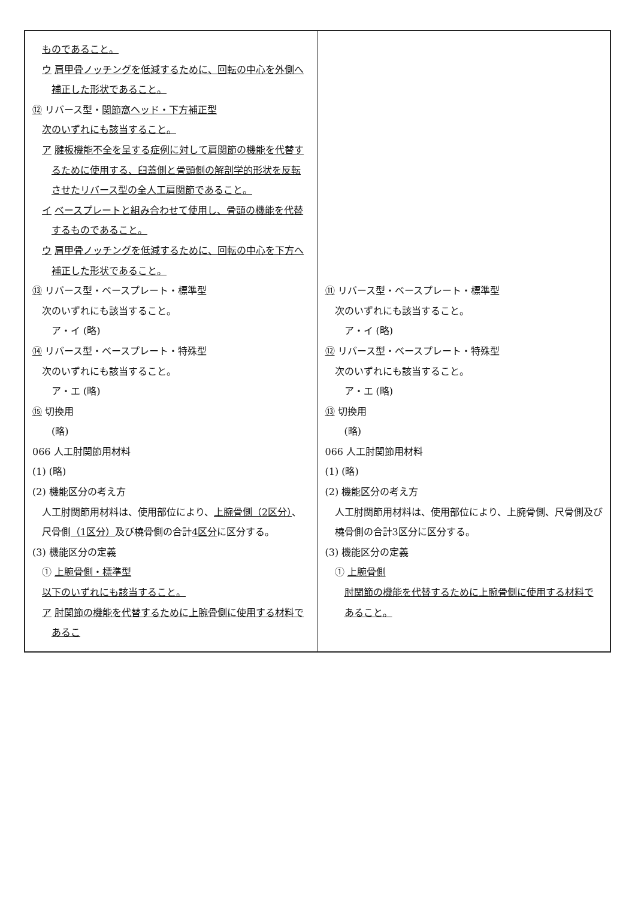| ものであること。 ウ 肩甲骨ノッチングを低減するために、回転の中心を外側へ補正した形状であること。 ⑫ リバース型・ 関節窩ヘッド・下方補正型 次のいずれにも該当すること。 ア 腱板機能不全を呈する症例に対して肩関節の機能を代替するために使用する、臼蓋側と骨頭側の解剖学的形状を反転させたリバース型の全人工肩関節であること。 イ ベースプレートと組み合わせて使用し、骨頭の機能を代替するものであること。 ウ 肩甲骨ノッチングを低減するために、回転の中心を下方へ補正した形状であること。 ⑬ リバース型・ベースプレート・標準型 次のいずれにも該当すること。 ア・イ (略) ⑭ リバース型・ベースプレート・特殊型 次のいずれにも該当すること。 ア・エ (略) ⑮ 切換用 (略) 066 人工肘関節用材料 (1) (略) (2) 機能区分の考え方 人工肘関節用材料は、使用部位により、 上腕骨側（2区分） 、尺骨側 （1区分） 及び橈骨側の合計 4区分 に区分する。 (3) 機能区分の定義 ① 上腕骨側・標準型 以下のいずれにも該当すること。 ア 肘関節の機能を代替するために上腕骨側に使用する材料であるこ | ⑪ リバース型・ベースプレート・標準型 次のいずれにも該当すること。 ア・イ (略) ⑫ リバース型・ベースプレート・特殊型 次のいずれにも該当すること。 ア・エ (略) ⑬ 切換用 (略) 066 人工肘関節用材料 (1) (略) (2) 機能区分の考え方 人工肘関節用材料は、使用部位により、上腕骨側、尺骨側及び橈骨側の合計3区分に区分する。 (3) 機能区分の定義 ① 上腕骨側 肘関節の機能を代替するために上腕骨側に使用する材料であること。 |